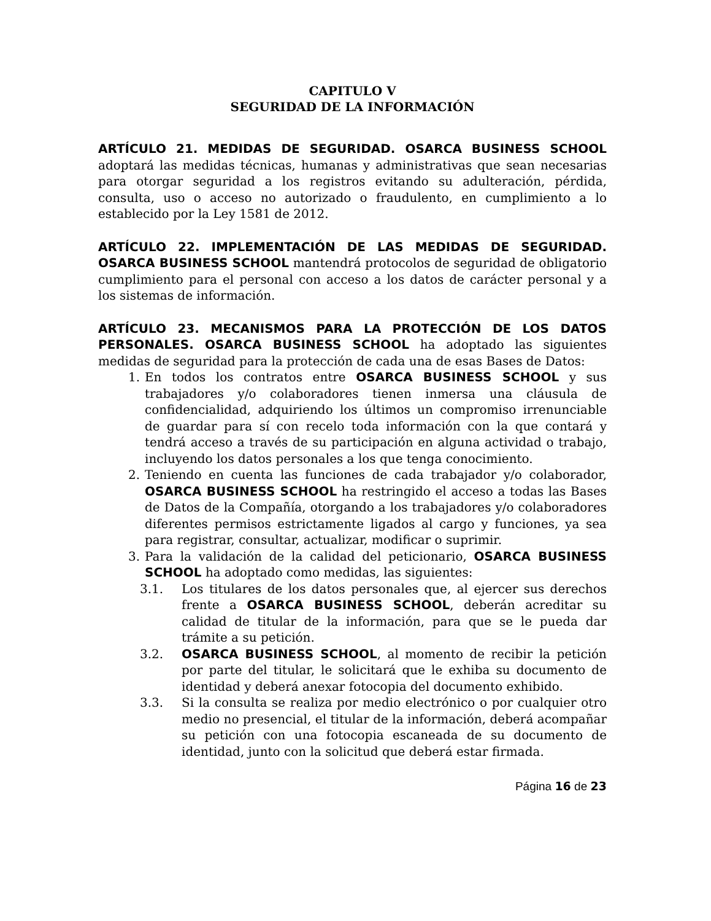CAPITULO V
SEGURIDAD DE LA INFORMACIÓN
ARTÍCULO 21. MEDIDAS DE SEGURIDAD. OSARCA BUSINESS SCHOOL adoptará las medidas técnicas, humanas y administrativas que sean necesarias para otorgar seguridad a los registros evitando su adulteración, pérdida, consulta, uso o acceso no autorizado o fraudulento, en cumplimiento a lo establecido por la Ley 1581 de 2012.
ARTÍCULO 22. IMPLEMENTACIÓN DE LAS MEDIDAS DE SEGURIDAD. OSARCA BUSINESS SCHOOL mantendrá protocolos de seguridad de obligatorio cumplimiento para el personal con acceso a los datos de carácter personal y a los sistemas de información.
ARTÍCULO 23. MECANISMOS PARA LA PROTECCIÓN DE LOS DATOS PERSONALES. OSARCA BUSINESS SCHOOL ha adoptado las siguientes medidas de seguridad para la protección de cada una de esas Bases de Datos:
1. En todos los contratos entre OSARCA BUSINESS SCHOOL y sus trabajadores y/o colaboradores tienen inmersa una cláusula de confidencialidad, adquiriendo los últimos un compromiso irrenunciable de guardar para sí con recelo toda información con la que contará y tendrá acceso a través de su participación en alguna actividad o trabajo, incluyendo los datos personales a los que tenga conocimiento.
2. Teniendo en cuenta las funciones de cada trabajador y/o colaborador, OSARCA BUSINESS SCHOOL ha restringido el acceso a todas las Bases de Datos de la Compañía, otorgando a los trabajadores y/o colaboradores diferentes permisos estrictamente ligados al cargo y funciones, ya sea para registrar, consultar, actualizar, modificar o suprimir.
3. Para la validación de la calidad del peticionario, OSARCA BUSINESS SCHOOL ha adoptado como medidas, las siguientes:
3.1. Los titulares de los datos personales que, al ejercer sus derechos frente a OSARCA BUSINESS SCHOOL, deberán acreditar su calidad de titular de la información, para que se le pueda dar trámite a su petición.
3.2. OSARCA BUSINESS SCHOOL, al momento de recibir la petición por parte del titular, le solicitará que le exhiba su documento de identidad y deberá anexar fotocopia del documento exhibido.
3.3. Si la consulta se realiza por medio electrónico o por cualquier otro medio no presencial, el titular de la información, deberá acompañar su petición con una fotocopia escaneada de su documento de identidad, junto con la solicitud que deberá estar firmada.
Página 16 de 23